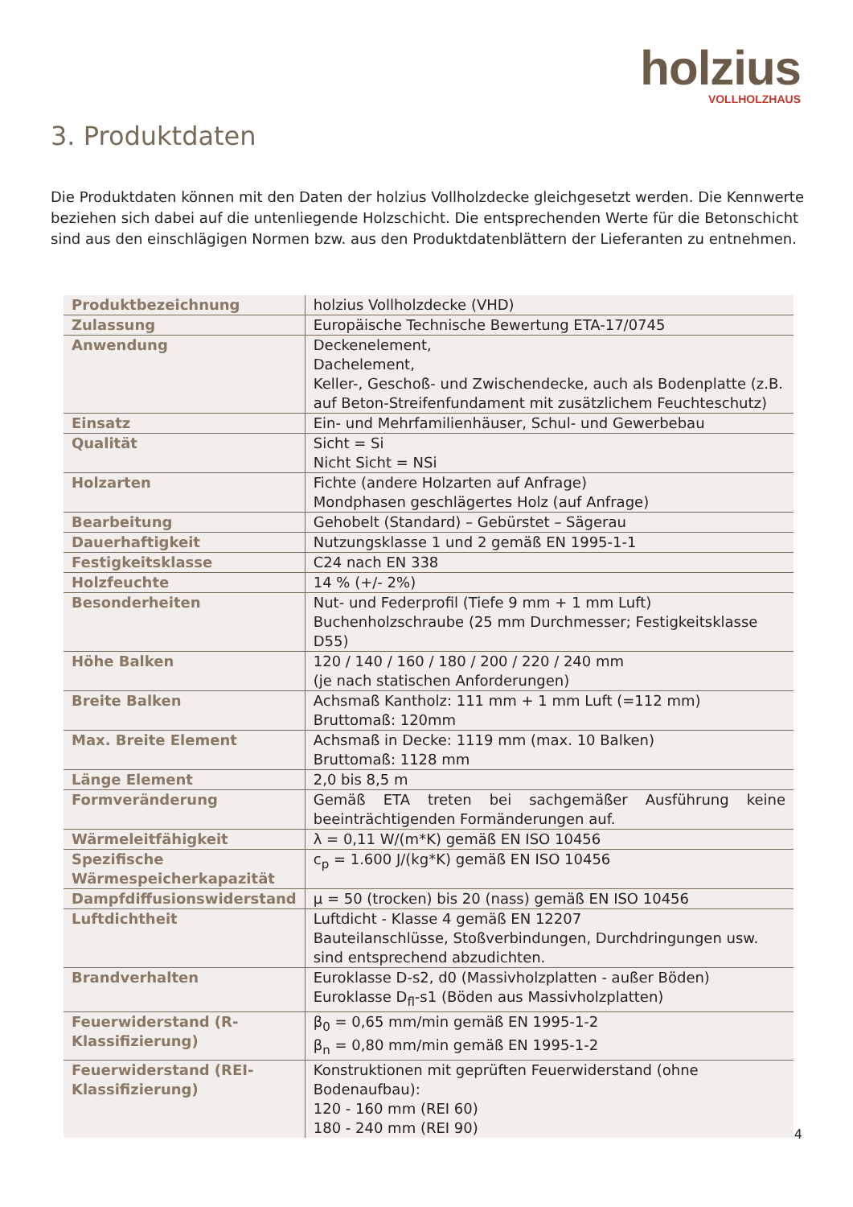holzius
VOLLHOLZHAUS
3. Produktdaten
Die Produktdaten können mit den Daten der holzius Vollholzdecke gleichgesetzt werden. Die Kennwerte beziehen sich dabei auf die untenliegende Holzschicht. Die entsprechenden Werte für die Betonschicht sind aus den einschlägigen Normen bzw. aus den Produktdatenblättern der Lieferanten zu entnehmen.
| Produktbezeichnung | holzius Vollholzdecke (VHD) |
| Zulassung | Europäische Technische Bewertung ETA-17/0745 |
| Anwendung | Deckenelement, Dachelement, Keller-, Geschoß- und Zwischendecke, auch als Bodenplatte (z.B. auf Beton-Streifenfundament mit zusätzlichem Feuchteschutz) |
| Einsatz | Ein- und Mehrfamilienhäuser, Schul- und Gewerbebau |
| Qualität | Sicht = Si Nicht Sicht = NSi |
| Holzarten | Fichte (andere Holzarten auf Anfrage) Mondphasen geschlägertes Holz (auf Anfrage) |
| Bearbeitung | Gehobelt (Standard) – Gebürstet – Sägerau |
| Dauerhaftigkeit | Nutzungsklasse 1 und 2 gemäß EN 1995-1-1 |
| Festigkeitsklasse | C24 nach EN 338 |
| Holzfeuchte | 14 % (+/- 2%) |
| Besonderheiten | Nut- und Federprofil (Tiefe 9 mm + 1 mm Luft) Buchenholzschraube (25 mm Durchmesser; Festigkeitsklasse D55) |
| Höhe Balken | 120 / 140 / 160 / 180 / 200 / 220 / 240 mm (je nach statischen Anforderungen) |
| Breite Balken | Achsmaß Kantholz: 111 mm + 1 mm Luft (=112 mm) Bruttomaß: 120mm |
| Max. Breite Element | Achsmaß in Decke: 1119 mm (max. 10 Balken) Bruttomaß: 1128 mm |
| Länge Element | 2,0 bis 8,5 m |
| Formveränderung | Gemäß ETA treten bei sachgemäßer Ausführung keine beeinträchtigenden Formänderungen auf. |
| Wärmeleitfähigkeit | λ = 0,11 W/(m*K) gemäß EN ISO 10456 |
| Spezifische Wärmespeicherkapazität | c<sub>p</sub> = 1.600 J/(kg*K) gemäß EN ISO 10456 |
| Dampfdiffusionswiderstand | µ = 50 (trocken) bis 20 (nass) gemäß EN ISO 10456 |
| Luftdichtheit | Luftdicht - Klasse 4 gemäß EN 12207 Bauteilanschlüsse, Stoßverbindungen, Durchdringungen usw. sind entsprechend abzudichten. |
| Brandverhalten | Euroklasse D-s2, d0 (Massivholzplatten - außer Böden) Euroklasse D<sub>fl</sub>-s1 (Böden aus Massivholzplatten) |
| Feuerwiderstand (R-Klassifizierung) | β<sub>0</sub> = 0,65 mm/min gemäß EN 1995-1-2 β<sub>n</sub> = 0,80 mm/min gemäß EN 1995-1-2 |
| Feuerwiderstand (REI-Klassifizierung) | Konstruktionen mit geprüften Feuerwiderstand (ohne Bodenaufbau): 120 - 160 mm (REI 60) 180 - 240 mm (REI 90) |
4